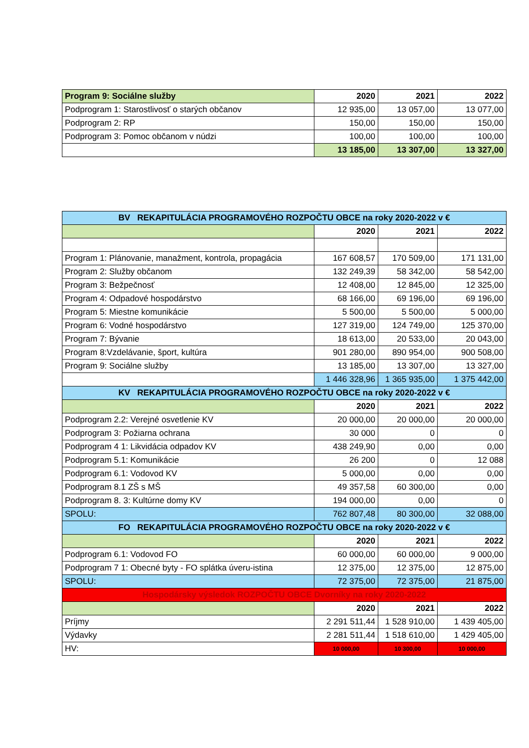| Program 9: Sociálne služby | 2020 | 2021 | 2022 |
| --- | --- | --- | --- |
| Podprogram 1: Starostlivosť o starých občanov | 12 935,00 | 13 057,00 | 13 077,00 |
| Podprogram 2: RP | 150,00 | 150,00 | 150,00 |
| Podprogram 3: Pomoc občanom v núdzi | 100,00 | 100,00 | 100,00 |
| | 13 185,00 | 13 307,00 | 13 327,00 |
| BV REKAPITULÁCIA PROGRAMOVÉHO ROZPOČTU OBCE na roky 2020-2022 v € | | | |
| --- | --- | --- | --- |
| | 2020 | 2021 | 2022 |
| Program 1: Plánovanie, manažment, kontrola, propagácia | 167 608,57 | 170 509,00 | 171 131,00 |
| Program 2: Služby občanom | 132 249,39 | 58 342,00 | 58 542,00 |
| Program 3: Bežpečnosť | 12 408,00 | 12 845,00 | 12 325,00 |
| Program 4: Odpadové hospodárstvo | 68 166,00 | 69 196,00 | 69 196,00 |
| Program 5: Miestne komunikácie | 5 500,00 | 5 500,00 | 5 000,00 |
| Program 6: Vodné hospodárstvo | 127 319,00 | 124 749,00 | 125 370,00 |
| Program 7: Bývanie | 18 613,00 | 20 533,00 | 20 043,00 |
| Program 8:Vzdelávanie, šport, kultúra | 901 280,00 | 890 954,00 | 900 508,00 |
| Program 9: Sociálne služby | 13 185,00 | 13 307,00 | 13 327,00 |
| | 1 446 328,96 | 1 365 935,00 | 1 375 442,00 |
| KV REKAPITULÁCIA PROGRAMOVÉHO ROZPOČTU OBCE na roky 2020-2022 v € | | | |
| | 2020 | 2021 | 2022 |
| Podprogram 2.2: Verejné osvetlenie KV | 20 000,00 | 20 000,00 | 20 000,00 |
| Podprogram 3: Požiarna ochrana | 30 000 | 0 | 0 |
| Podprogram 4 1: Likvidácia odpadov KV | 438 249,90 | 0,00 | 0,00 |
| Podprogram 5.1: Komunikácie | 26 200 | 0 | 12 088 |
| Podprogram 6.1: Vodovod KV | 5 000,00 | 0,00 | 0,00 |
| Podprogram 8.1 ZŠ s MŠ | 49 357,58 | 60 300,00 | 0,00 |
| Podprogram 8. 3: Kultúrne domy KV | 194 000,00 | 0,00 | 0 |
| SPOLU: | 762 807,48 | 80 300,00 | 32 088,00 |
| FO REKAPITULÁCIA PROGRAMOVÉHO ROZPOČTU OBCE na roky 2020-2022 v € | | | |
| | 2020 | 2021 | 2022 |
| Podprogram 6.1: Vodovod FO | 60 000,00 | 60 000,00 | 9 000,00 |
| Podprogram 7 1: Obecné byty - FO splátka úveru-istina | 12 375,00 | 12 375,00 | 12 875,00 |
| SPOLU: | 72 375,00 | 72 375,00 | 21 875,00 |
| Hospodársky výsledok ROZPOČTU OBCE Dvorníky na roky 2020-2022 | | | |
| | 2020 | 2021 | 2022 |
| Príjmy | 2 291 511,44 | 1 528 910,00 | 1 439 405,00 |
| Výdavky | 2 281 511,44 | 1 518 610,00 | 1 429 405,00 |
| HV: | 10 000,00 | 10 300,00 | 10 000,00 |